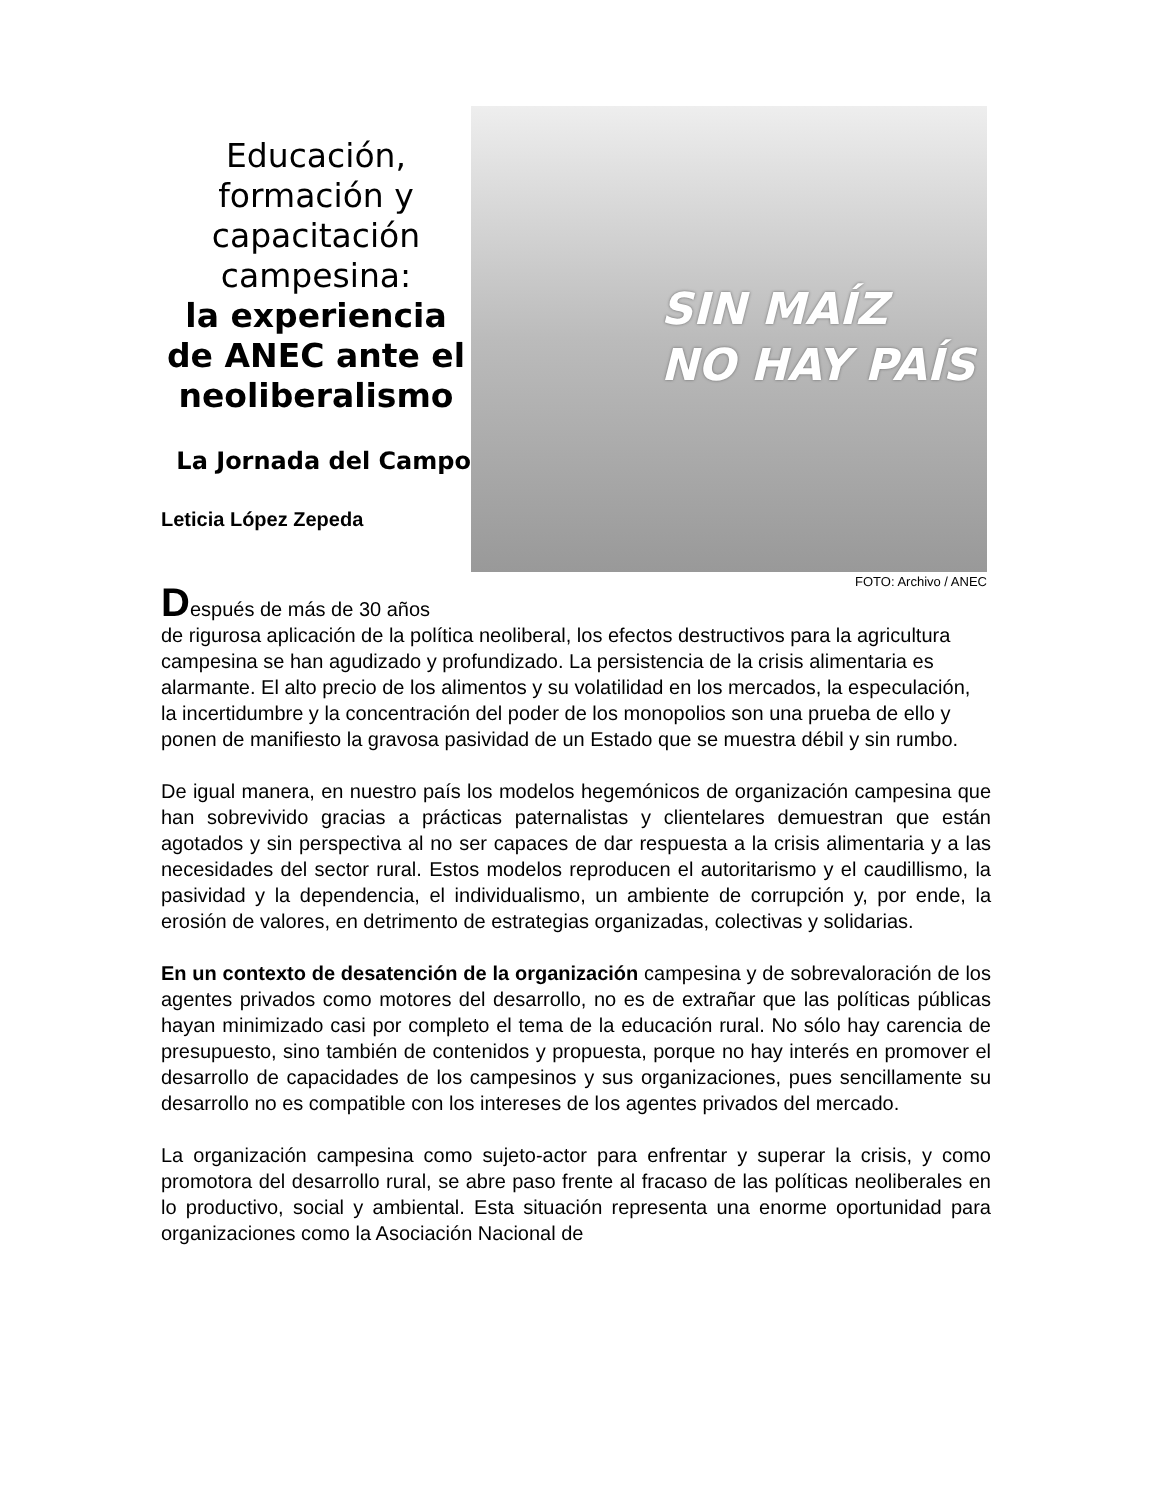Educación, formación y capacitación campesina:
la experiencia de ANEC ante el neoliberalismo
La Jornada del Campo
Leticia López Zepeda
SIN MAÍZ
NO HAY PAÍS
FOTO: Archivo / ANEC
Después de más de 30 años
de rigurosa aplicación de la política neoliberal, los efectos destructivos para la agricultura campesina se han agudizado y profundizado. La persistencia de la crisis alimentaria es alarmante. El alto precio de los alimentos y su volatilidad en los mercados, la especulación, la incertidumbre y la concentración del poder de los monopolios son una prueba de ello y ponen de manifiesto la gravosa pasividad de un Estado que se muestra débil y sin rumbo.
De igual manera, en nuestro país los modelos hegemónicos de organización campesina que han sobrevivido gracias a prácticas paternalistas y clientelares demuestran que están agotados y sin perspectiva al no ser capaces de dar respuesta a la crisis alimentaria y a las necesidades del sector rural. Estos modelos reproducen el autoritarismo y el caudillismo, la pasividad y la dependencia, el individualismo, un ambiente de corrupción y, por ende, la erosión de valores, en detrimento de estrategias organizadas, colectivas y solidarias.
En un contexto de desatención de la organización campesina y de sobrevaloración de los agentes privados como motores del desarrollo, no es de extrañar que las políticas públicas hayan minimizado casi por completo el tema de la educación rural. No sólo hay carencia de presupuesto, sino también de contenidos y propuesta, porque no hay interés en promover el desarrollo de capacidades de los campesinos y sus organizaciones, pues sencillamente su desarrollo no es compatible con los intereses de los agentes privados del mercado.
La organización campesina como sujeto-actor para enfrentar y superar la crisis, y como promotora del desarrollo rural, se abre paso frente al fracaso de las políticas neoliberales en lo productivo, social y ambiental. Esta situación representa una enorme oportunidad para organizaciones como la Asociación Nacional de